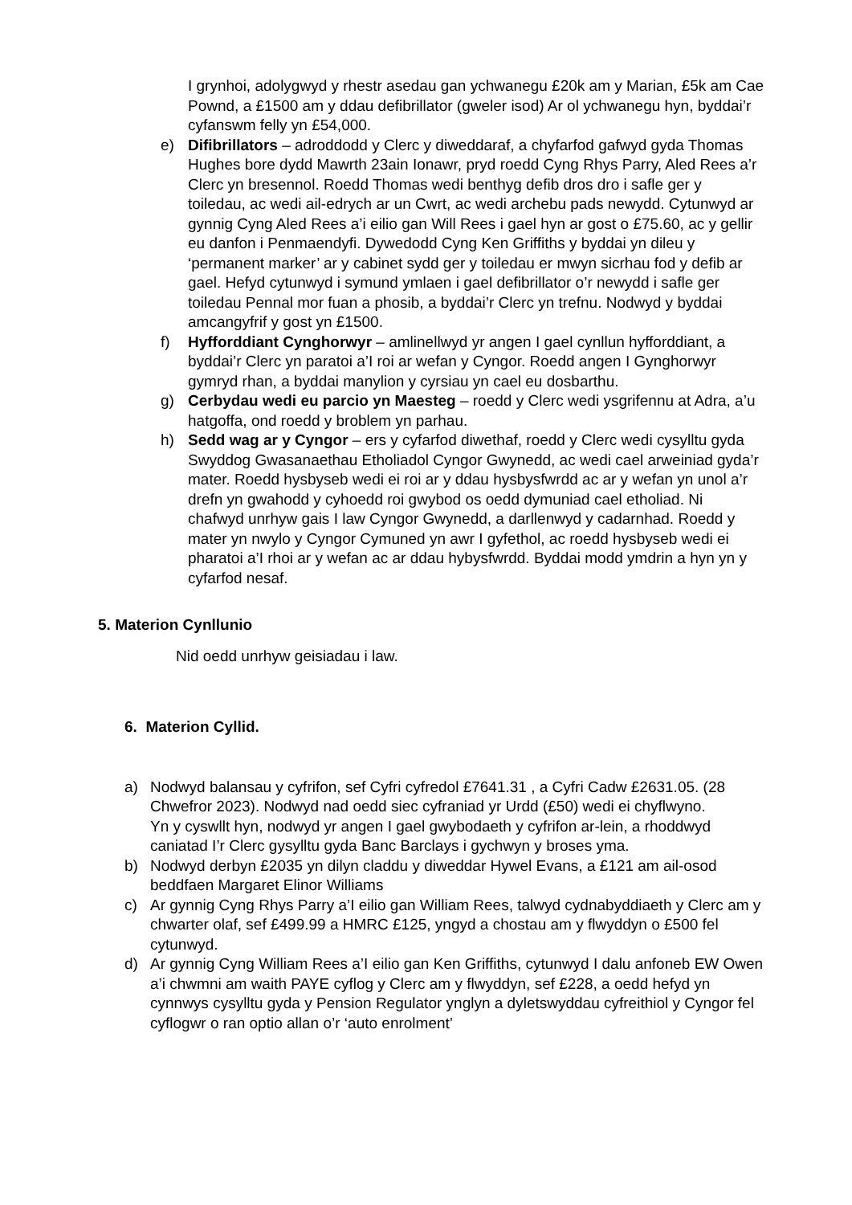I grynhoi, adolygwyd y rhestr asedau gan ychwanegu £20k am y Marian, £5k am Cae Pownd, a £1500 am y ddau defibrillator (gweler isod) Ar ol ychwanegu hyn, byddai’r cyfanswm felly yn £54,000.
e) Difibrillators – adroddodd y Clerc y diweddaraf, a chyfarfod gafwyd gyda Thomas Hughes bore dydd Mawrth 23ain Ionawr, pryd roedd Cyng Rhys Parry, Aled Rees a’r Clerc yn bresennol. Roedd Thomas wedi benthyg defib dros dro i safle ger y toiledau, ac wedi ail-edrych ar un Cwrt, ac wedi archebu pads newydd. Cytunwyd ar gynnig Cyng Aled Rees a’i eilio gan Will Rees i gael hyn ar gost o £75.60, ac y gellir eu danfon i Penmaendyfi. Dywedodd Cyng Ken Griffiths y byddai yn dileu y ‘permanent marker’ ar y cabinet sydd ger y toiledau er mwyn sicrhau fod y defib ar gael. Hefyd cytunwyd i symund ymlaen i gael defibrillator o’r newydd i safle ger toiledau Pennal mor fuan a phosib, a byddai’r Clerc yn trefnu. Nodwyd y byddai amcangyfrif y gost yn £1500.
f) Hyfforddiant Cynghorwyr – amlinellwyd yr angen I gael cynllun hyfforddiant, a byddai’r Clerc yn paratoi a’I roi ar wefan y Cyngor. Roedd angen I Gynghorwyr gymryd rhan, a byddai manylion y cyrsiau yn cael eu dosbarthu.
g) Cerbydau wedi eu parcio yn Maesteg – roedd y Clerc wedi ysgrifennu at Adra, a’u hatgoffa, ond roedd y broblem yn parhau.
h) Sedd wag ar y Cyngor – ers y cyfarfod diwethaf, roedd y Clerc wedi cysylltu gyda Swyddog Gwasanaethau Etholiadol Cyngor Gwynedd, ac wedi cael arweiniad gyda’r mater. Roedd hysbyseb wedi ei roi ar y ddau hysbysfwrdd ac ar y wefan yn unol a’r drefn yn gwahodd y cyhoedd roi gwybod os oedd dymuniad cael etholiad. Ni chafwyd unrhyw gais I law Cyngor Gwynedd, a darllenwyd y cadarnhad. Roedd y mater yn nwylo y Cyngor Cymuned yn awr I gyfethol, ac roedd hysbyseb wedi ei pharatoi a’I rhoi ar y wefan ac ar ddau hybysfwrdd. Byddai modd ymdrin a hyn yn y cyfarfod nesaf.
5. Materion Cynllunio
Nid oedd unrhyw geisiadau i law.
6. Materion Cyllid.
a) Nodwyd balansau y cyfrifon, sef Cyfri cyfredol £7641.31 , a Cyfri Cadw £2631.05. (28 Chwefror 2023). Nodwyd nad oedd siec cyfraniad yr Urdd (£50) wedi ei chyflwyno.
Yn y cyswllt hyn, nodwyd yr angen I gael gwybodaeth y cyfrifon ar-lein, a rhoddwyd caniatad I’r Clerc gysylltu gyda Banc Barclays i gychwyn y broses yma.
b) Nodwyd derbyn £2035 yn dilyn claddu y diweddar Hywel Evans, a £121 am ail-osod beddfaen Margaret Elinor Williams
c) Ar gynnig Cyng Rhys Parry a’I eilio gan William Rees, talwyd cydnabyddiaeth y Clerc am y chwarter olaf, sef £499.99 a HMRC £125, yngyd a chostau am y flwyddyn o £500 fel cytunwyd.
d) Ar gynnig Cyng William Rees a’I eilio gan Ken Griffiths, cytunwyd I dalu anfoneb EW Owen a’i chwmni am waith PAYE cyflog y Clerc am y flwyddyn, sef £228, a oedd hefyd yn cynnwys cysylltu gyda y Pension Regulator ynglyn a dyletswyddau cyfreithiol y Cyngor fel cyflogwr o ran optio allan o’r ‘auto enrolment’